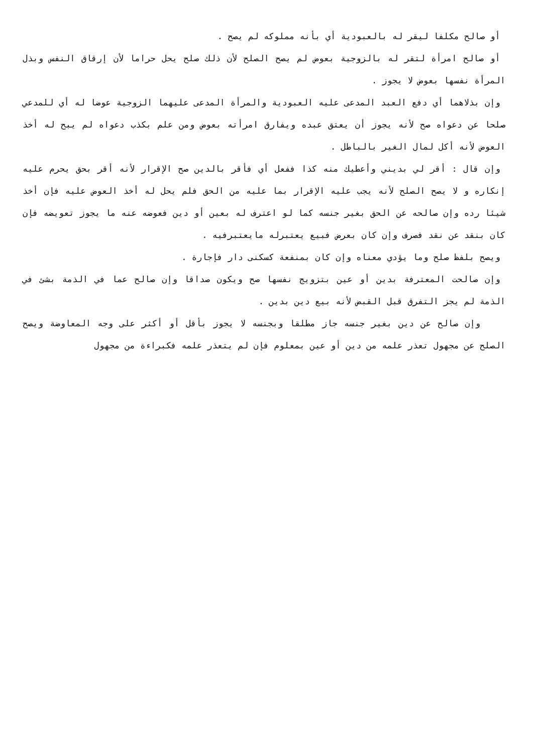أو صالح مكلفا ليقر له بالعبودية أي بأنه مملوكه لم يصح .
أو صالح امرأة لتقر له بالزوجية بعوض لم يصح الصلح لأن ذلك صلح يحل حراما لأن إرقاق النفس وبذل المرأة نفسها بعوض لا يجوز .
وإن بذلاهما أي دفع العبد المدعى عليه العبودية والمرأة المدعى عليهما الزوجية عوضا له أي للمدعي صلحا عن دعواه صح لأنه يجوز أن يعتق عبده ويفارق امرأته بعوض ومن علم بكذب دعواه لم يبح له أخذ العوض لأنه أكل لمال الغير بالباطل .
وإن قال : أقر لي بديني وأعطيك منه كذا ففعل أي فأقر بالدين صح الإقرار لأنه أقر بحق يحرم عليه إنكاره و لا يصح الصلح لأنه يجب عليه الإقرار بما عليه من الحق فلم يحل له أخذ العوض عليه فإن أخذ شيئا رده وإن صالحه عن الحق بغير جنسه كما لو اعترف له بعين أو دين فعوضه عنه ما يجوز تعويضه فإن كان بنقد عن نقد فصرف وإن كان بعرض فبيع يعتبرله مايعتبرفيه .
ويصح بلفظ صلح وما يؤدي معناه وإن كان بمنفعة كسكنى دار فإجارة .
وإن صالحت المعترفة بدين أو عين بتزويج نفسها صح ويكون صداقا وإن صالح عما في الذمة بشئ في الذمة لم يجز التفرق قبل القبض لأنه بيع دين بدين .
وإن صالح عن دين بغير جنسه جاز مطلقا وبجنسه لا يجوز بأقل أو أكثر على وجه المعاوضة ويصح الصلح عن مجهول تعذر علمه من دين أو عين بمعلوم فإن لم يتعذر علمه فكبراءة من مجهول